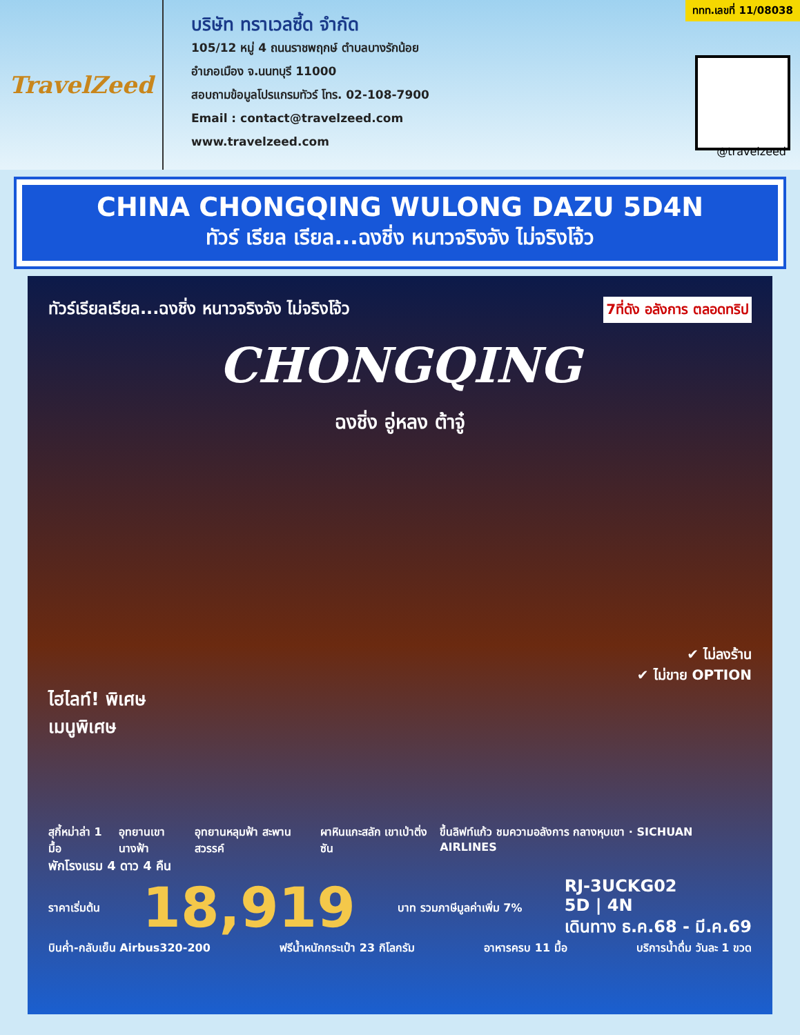TravelZeed
บริษัท ทราเวลซี้ด จำกัด
105/12 หมู่ 4 ถนนราชพฤกษ์ ตำบลบางรักน้อย
อำเภอเมือง จ.นนทบุรี 11000
สอบถามข้อมูลโปรแกรมทัวร์ โทร. 02-108-7900
Email : contact@travelzeed.com
www.travelzeed.com
ททท.เลขที่ 11/08038
@travelzeed
CHINA CHONGQING WULONG DAZU 5D4N
ทัวร์ เรียล เรียล...ฉงชิ่ง หนาวจริงจัง ไม่จริงโจ้ว
ทัวร์เรียลเรียล...ฉงชิ่ง หนาวจริงจัง ไม่จริงโจ้ว 7ที่ดัง อลังการ ตลอดทริป
CHONGQING
ฉงชิ่ง อู่หลง ต้าจู๋
✔ ไม่ลงร้าน
✔ ไม่ขาย OPTION
ไฮไลท์! พิเศษ
เมนูพิเศษ
สุกี้หม่าล่า 1 มื้อ อุทยานเขานางฟ้า อุทยานหลุมฟ้า สะพานสวรรค์ ผาหินแกะสลัก เขาเป่าติ่งซัน ขึ้นลิฟท์แก้ว ชมความอลังการ กลางหุบเขา · SICHUAN AIRLINES
พักโรงแรม 4 ดาว 4 คืน
ราคาเริ่มต้น 18,919 บาท รวมภาษีมูลค่าเพิ่ม 7% RJ-3UCKG02
5D | 4N
เดินทาง ธ.ค.68 - มี.ค.69
บินค่ำ-กลับเย็น Airbus320-200 ฟรีน้ำหนักกระเป๋า 23 กิโลกรัม อาหารครบ 11 มื้อ บริการน้ำดื่ม วันละ 1 ขวด